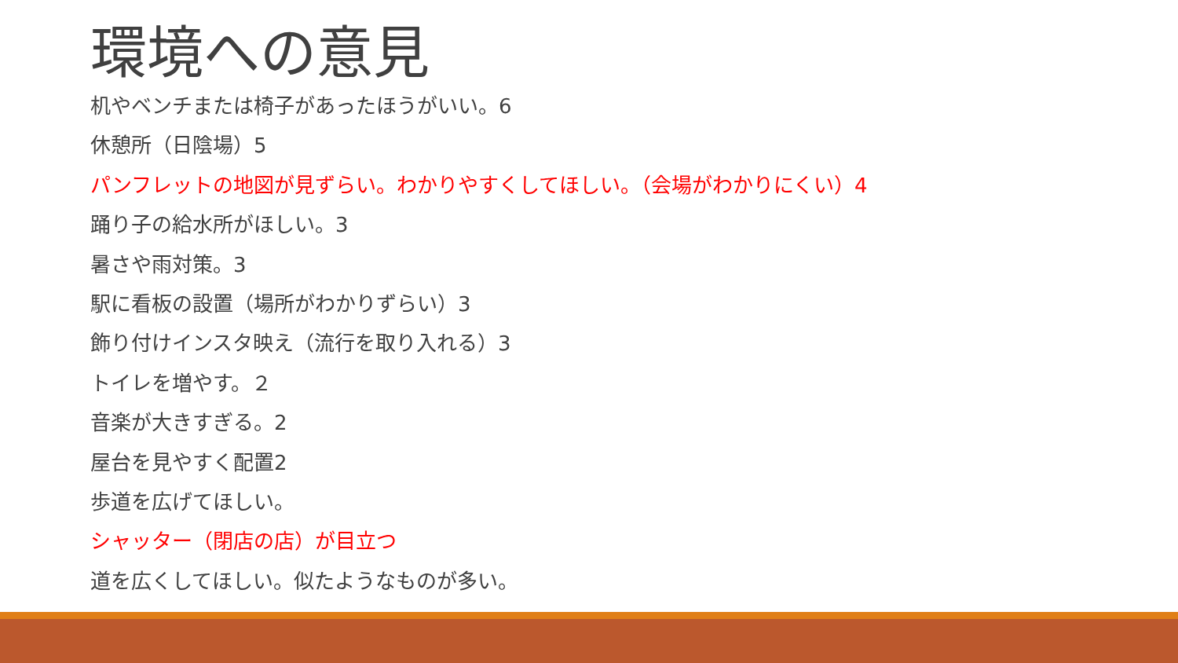環境への意見
机やベンチまたは椅子があったほうがいい。6
休憩所（日陰場）5
パンフレットの地図が見ずらい。わかりやすくしてほしい。（会場がわかりにくい）4
踊り子の給水所がほしい。3
暑さや雨対策。3
駅に看板の設置（場所がわかりずらい）3
飾り付けインスタ映え（流行を取り入れる）3
トイレを増やす。２
音楽が大きすぎる。2
屋台を見やすく配置2
歩道を広げてほしい。
シャッター（閉店の店）が目立つ
道を広くしてほしい。似たようなものが多い。